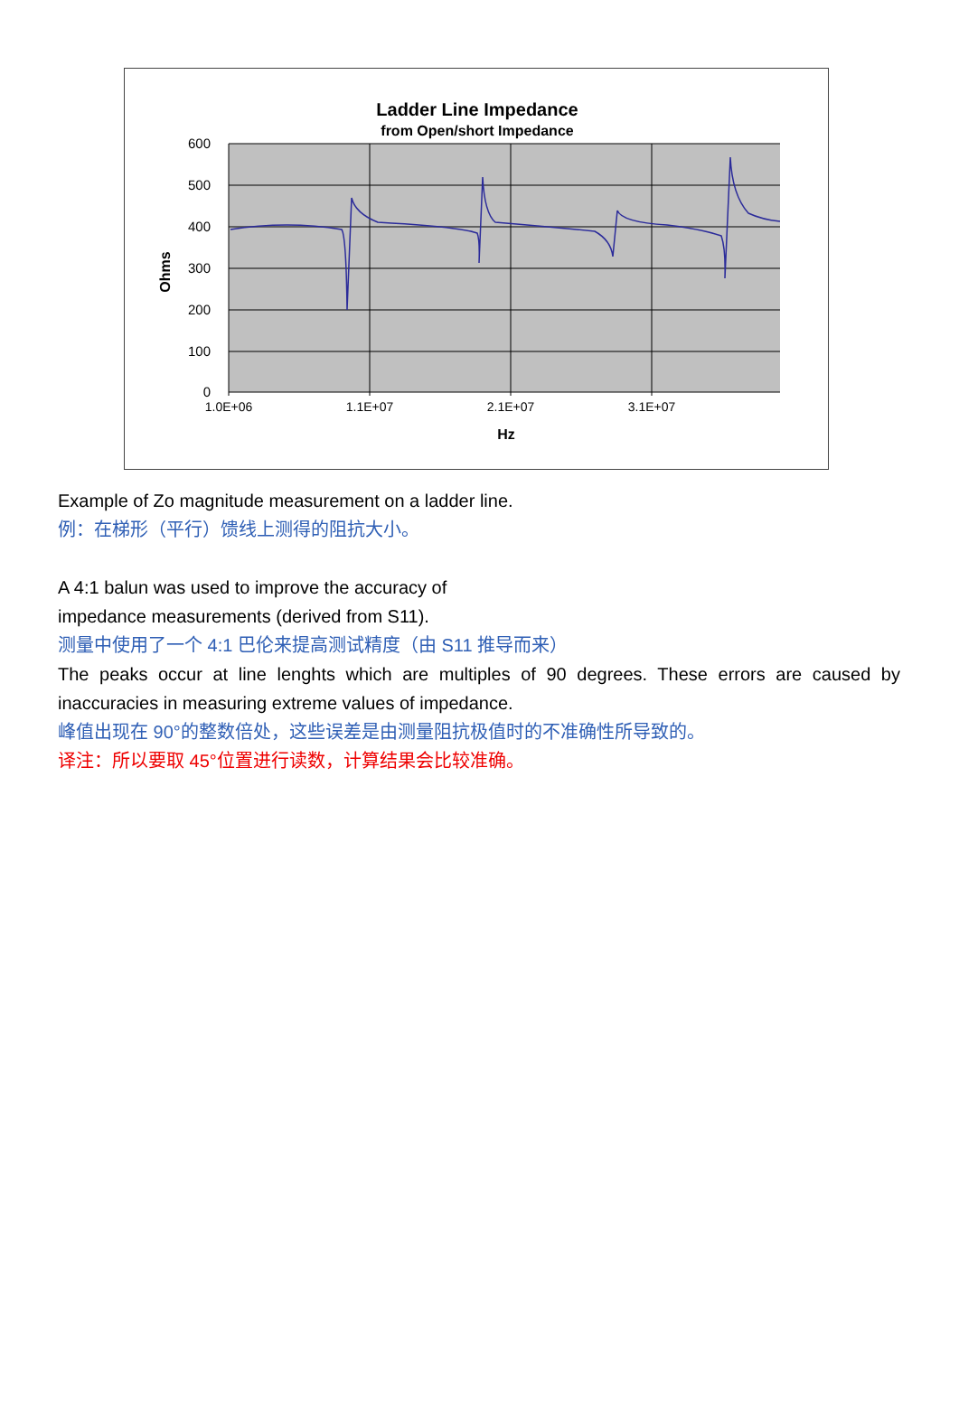Ladder Line Impedance
from Open/short Impedance
600
500
400
300
200
100
0
1.0E+06
1.1E+07
2.1E+07
3.1E+07
Hz
Ohms
Example of Zo magnitude measurement on a ladder line.
例：在梯形（平行）馈线上测得的阻抗大小。
A 4:1 balun was used to improve the accuracy of
impedance measurements (derived from S11).
测量中使用了一个 4:1 巴伦来提高测试精度（由 S11 推导而来）
The peaks occur at line lenghts which are multiples of 90 degrees. These errors are caused by inaccuracies in measuring extreme values of impedance.
峰值出现在 90°的整数倍处，这些误差是由测量阻抗极值时的不准确性所导致的。
译注：所以要取 45°位置进行读数，计算结果会比较准确。